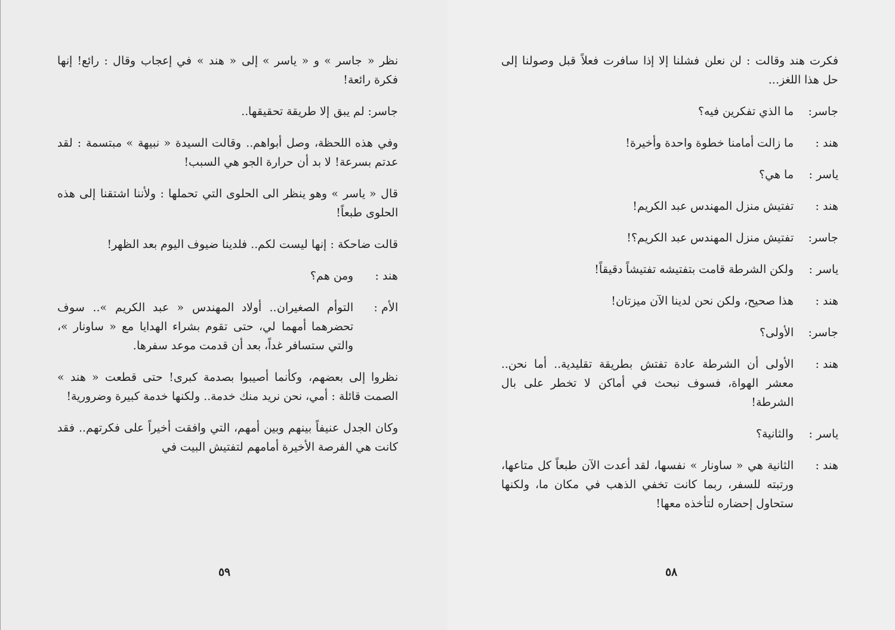فكرت هند وقالت : لن نعلن فشلنا إلا إذا سافرت فعلاً قبل وصولنا إلى حل هذا اللغز...
جاسر: ما الذي تفكرين فيه؟
هند : ما زالت أمامنا خطوة واحدة وأخيرة!
ياسر : ما هي؟
هند : تفتيش منزل المهندس عبد الكريم!
جاسر: تفتيش منزل المهندس عبد الكريم؟!
ياسر : ولكن الشرطة قامت بتفتيشه تفتيشاً دقيقاً!
هند : هذا صحيح، ولكن نحن لدينا الآن ميزتان!
جاسر: الأولى؟
هند : الأولى أن الشرطة عادة تفتش بطريقة تقليدية.. أما نحن.. معشر الهواة، فسوف نبحث في أماكن لا تخطر على بال الشرطة!
ياسر : والثانية؟
هند : الثانية هي « ساونار » نفسها، لقد أعدت الآن طبعاً كل متاعها، ورتبته للسفر، ربما كانت تخفي الذهب في مكان ما، ولكنها ستحاول إحضاره لتأخذه معها!
٥٨
نظر « جاسر » و « ياسر » إلى « هند » في إعجاب وقال : رائع! إنها فكرة رائعة!
جاسر: لم يبق إلا طريقة تحقيقها..
وفي هذه اللحظة، وصل أبواهم.. وقالت السيدة « نبيهة » مبتسمة : لقد عدتم بسرعة! لا بد أن حرارة الجو هي السبب!
قال « ياسر » وهو ينظر الى الحلوى التي تحملها : ولأننا اشتقنا إلى هذه الحلوى طبعاً!
قالت ضاحكة : إنها ليست لكم.. فلدينا ضيوف اليوم بعد الظهر!
هند : ومن هم؟
الأم : التوأم الصغيران.. أولاد المهندس « عبد الكريم ».. سوف تحضرهما أمهما لي، حتى تقوم بشراء الهدايا مع « ساونار »، والتي ستسافر غداً، بعد أن قدمت موعد سفرها.
نظروا إلى بعضهم، وكأنما أصيبوا بصدمة كبرى! حتى قطعت « هند » الصمت قائلة : أمي، نحن نريد منك خدمة.. ولكنها خدمة كبيرة وضرورية!
وكان الجدل عنيفاً بينهم وبين أمهم، التي وافقت أخيراً على فكرتهم.. فقد كانت هي الفرصة الأخيرة أمامهم لتفتيش البيت في
٥٩